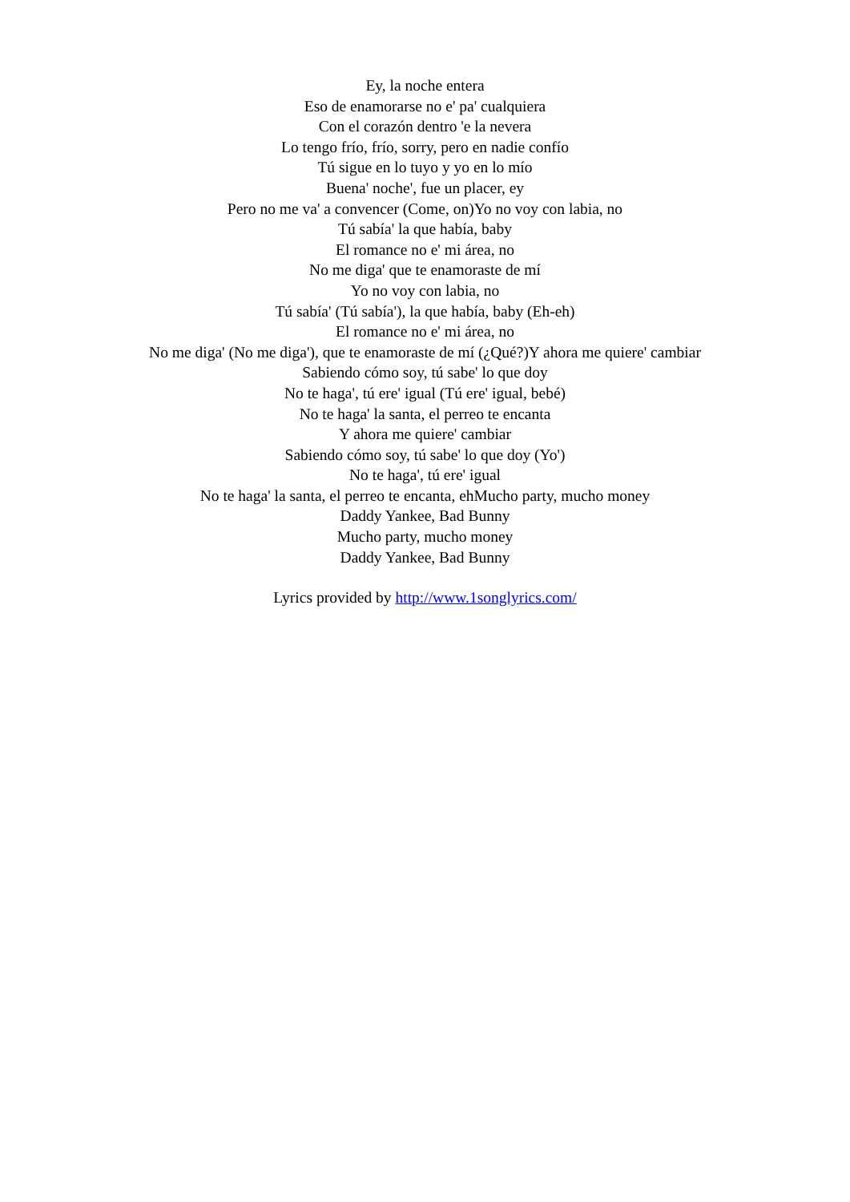Ey, la noche entera
Eso de enamorarse no e' pa' cualquiera
Con el corazón dentro 'e la nevera
Lo tengo frío, frío, sorry, pero en nadie confío
Tú sigue en lo tuyo y yo en lo mío
Buena' noche', fue un placer, ey
Pero no me va' a convencer (Come, on)Yo no voy con labia, no
Tú sabía' la que había, baby
El romance no e' mi área, no
No me diga' que te enamoraste de mí
Yo no voy con labia, no
Tú sabía' (Tú sabía'), la que había, baby (Eh-eh)
El romance no e' mi área, no
No me diga' (No me diga'), que te enamoraste de mí (¿Qué?)Y ahora me quiere' cambiar
Sabiendo cómo soy, tú sabe' lo que doy
No te haga', tú ere' igual (Tú ere' igual, bebé)
No te haga' la santa, el perreo te encanta
Y ahora me quiere' cambiar
Sabiendo cómo soy, tú sabe' lo que doy (Yo')
No te haga', tú ere' igual
No te haga' la santa, el perreo te encanta, ehMucho party, mucho money
Daddy Yankee, Bad Bunny
Mucho party, mucho money
Daddy Yankee, Bad Bunny
Lyrics provided by http://www.1songlyrics.com/